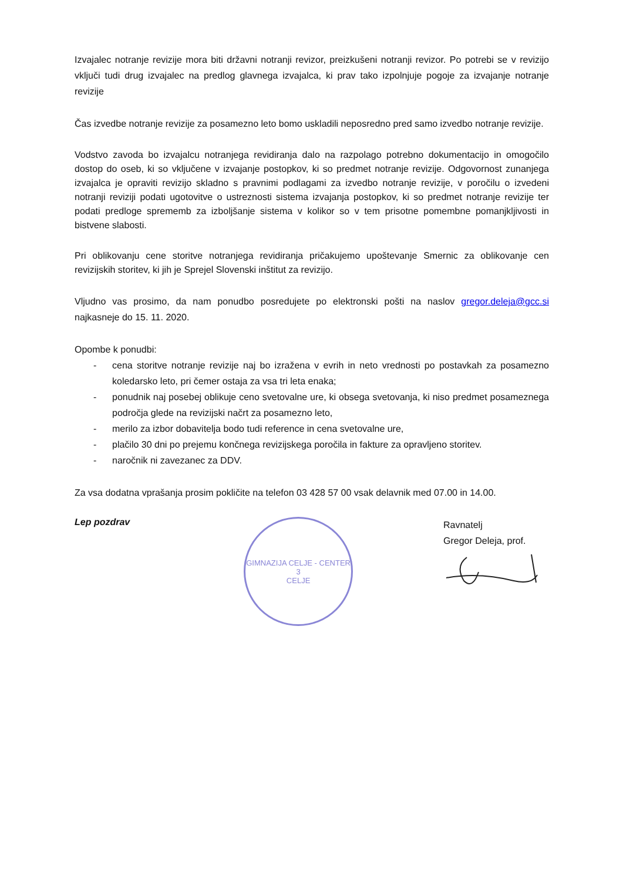Izvajalec notranje revizije mora biti državni notranji revizor, preizkušeni notranji revizor. Po potrebi se v revizijo vključi tudi drug izvajalec na predlog glavnega izvajalca, ki prav tako izpolnjuje pogoje za izvajanje notranje revizije
Čas izvedbe notranje revizije za posamezno leto bomo uskladili neposredno pred samo izvedbo notranje revizije.
Vodstvo zavoda bo izvajalcu notranjega revidiranja dalo na razpolago potrebno dokumentacijo in omogočilo dostop do oseb, ki so vključene v izvajanje postopkov, ki so predmet notranje revizije. Odgovornost zunanjega izvajalca je opraviti revizijo skladno s pravnimi podlagami za izvedbo notranje revizije, v poročilu o izvedeni notranji reviziji podati ugotovitve o ustreznosti sistema izvajanja postopkov, ki so predmet notranje revizije ter podati predloge sprememb za izboljšanje sistema v kolikor so v tem prisotne pomembne pomanjkljivosti in bistvene slabosti.
Pri oblikovanju cene storitve notranjega revidiranja pričakujemo upoštevanje Smernic za oblikovanje cen revizijskih storitev, ki jih je Sprejel Slovenski inštitut za revizijo.
Vljudno vas prosimo, da nam ponudbo posredujete po elektronski pošti na naslov gregor.deleja@gcc.si najkasneje do 15. 11. 2020.
Opombe k ponudbi:
- cena storitve notranje revizije naj bo izražena v evrih in neto vrednosti po postavkah za posamezno koledarsko leto, pri čemer ostaja za vsa tri leta enaka;
- ponudnik naj posebej oblikuje ceno svetovalne ure, ki obsega svetovanja, ki niso predmet posameznega področja glede na revizijski načrt za posamezno leto,
- merilo za izbor dobavitelja bodo tudi reference in cena svetovalne ure,
- plačilo 30 dni po prejemu končnega revizijskega poročila in fakture za opravljeno storitev.
- naročnik ni zavezanec za DDV.
Za vsa dodatna vprašanja prosim pokličite na telefon 03 428 57 00 vsak delavnik med 07.00 in 14.00.
Lep pozdrav
GIMNAZIJA CELJE - CENTER
3
CELJE
Ravnatelj
Gregor Deleja, prof.